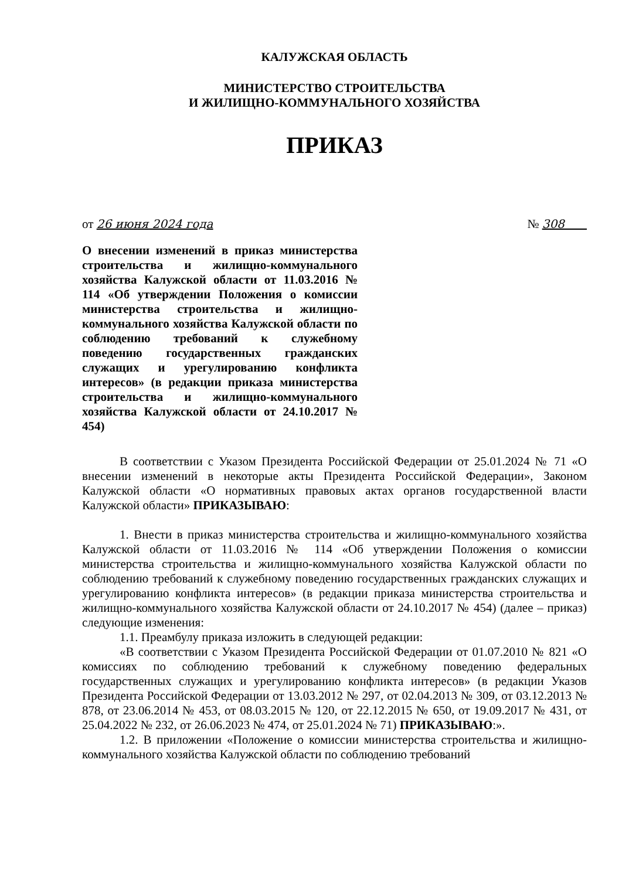КАЛУЖСКАЯ ОБЛАСТЬ
МИНИСТЕРСТВО СТРОИТЕЛЬСТВА
И ЖИЛИЩНО-КОММУНАЛЬНОГО ХОЗЯЙСТВА
ПРИКАЗ
от 26 июня 2024 года № 308
О внесении изменений в приказ министерства строительства и жилищно-коммунального хозяйства Калужской области от 11.03.2016 № 114 «Об утверждении Положения о комиссии министерства строительства и жилищно-коммунального хозяйства Калужской области по соблюдению требований к служебному поведению государственных гражданских служащих и урегулированию конфликта интересов» (в редакции приказа министерства строительства и жилищно-коммунального хозяйства Калужской области от 24.10.2017 № 454)
В соответствии с Указом Президента Российской Федерации от 25.01.2024 № 71 «О внесении изменений в некоторые акты Президента Российской Федерации», Законом Калужской области «О нормативных правовых актах органов государственной власти Калужской области» ПРИКАЗЫВАЮ:
1. Внести в приказ министерства строительства и жилищно-коммунального хозяйства Калужской области от 11.03.2016 № 114 «Об утверждении Положения о комиссии министерства строительства и жилищно-коммунального хозяйства Калужской области по соблюдению требований к служебному поведению государственных гражданских служащих и урегулированию конфликта интересов» (в редакции приказа министерства строительства и жилищно-коммунального хозяйства Калужской области от 24.10.2017 № 454) (далее – приказ) следующие изменения:
1.1. Преамбулу приказа изложить в следующей редакции:
«В соответствии с Указом Президента Российской Федерации от 01.07.2010 № 821 «О комиссиях по соблюдению требований к служебному поведению федеральных государственных служащих и урегулированию конфликта интересов» (в редакции Указов Президента Российской Федерации от 13.03.2012 № 297, от 02.04.2013 № 309, от 03.12.2013 № 878, от 23.06.2014 № 453, от 08.03.2015 № 120, от 22.12.2015 № 650, от 19.09.2017 № 431, от 25.04.2022 № 232, от 26.06.2023 № 474, от 25.01.2024 № 71) ПРИКАЗЫВАЮ:».
1.2. В приложении «Положение о комиссии министерства строительства и жилищно-коммунального хозяйства Калужской области по соблюдению требований